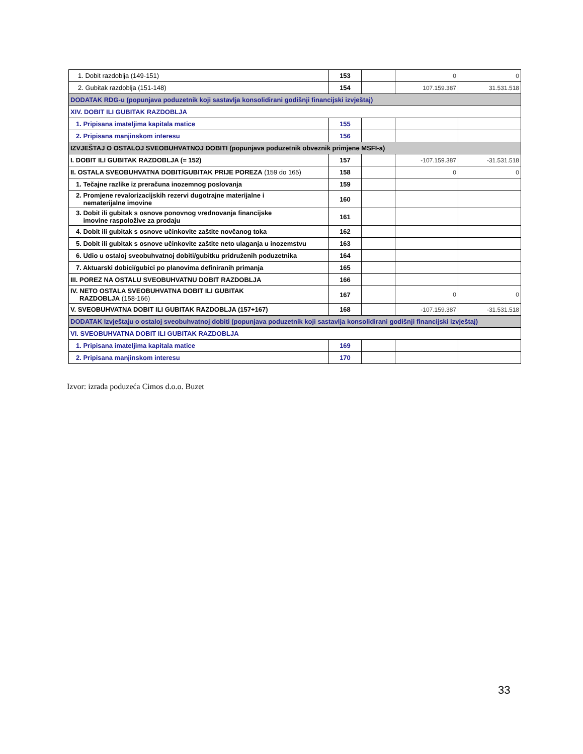| 1. Dobit razdoblja (149-151) | 153 | | 0 | 0 |
| 2. Gubitak razdoblja (151-148) | 154 | | 107.159.387 | 31.531.518 |
| DODATAK RDG-u (popunjava poduzetnik koji sastavlja konsolidirani godišnji financijski izvještaj) | | | | |
| XIV. DOBIT ILI GUBITAK RAZDOBLJA | | | | |
| 1. Pripisana imateljima kapitala matice | 155 | | | |
| 2. Pripisana manjinskom interesu | 156 | | | |
| IZVJEŠTAJ O OSTALOJ SVEOBUHVATNOJ DOBITI (popunjava poduzetnik obveznik primjene MSFI-a) | | | | |
| I. DOBIT ILI GUBITAK RAZDOBLJA (= 152) | 157 | | -107.159.387 | -31.531.518 |
| II. OSTALA SVEOBUHVATNA DOBIT/GUBITAK PRIJE POREZA (159 do 165) | 158 | | 0 | 0 |
| 1. Tečajne razlike iz preračuna inozemnog poslovanja | 159 | | | |
| 2. Promjene revalorizacijskih rezervi dugotrajne materijalne i nematerijalne imovine | 160 | | | |
| 3. Dobit ili gubitak s osnove ponovnog vrednovanja financijske imovine raspoložive za prodaju | 161 | | | |
| 4. Dobit ili gubitak s osnove učinkovite zaštite novčanog toka | 162 | | | |
| 5. Dobit ili gubitak s osnove učinkovite zaštite neto ulaganja u inozemstvu | 163 | | | |
| 6. Udio u ostaloj sveobuhvatnoj dobiti/gubitku pridruženih poduzetnika | 164 | | | |
| 7. Aktuarski dobici/gubici po planovima definiranih primanja | 165 | | | |
| III. POREZ NA OSTALU SVEOBUHVATNU DOBIT RAZDOBLJA | 166 | | | |
| IV. NETO OSTALA SVEOBUHVATNA DOBIT ILI GUBITAK RAZDOBLJA (158-166) | 167 | | 0 | 0 |
| V. SVEOBUHVATNA DOBIT ILI GUBITAK RAZDOBLJA (157+167) | 168 | | -107.159.387 | -31.531.518 |
| DODATAK Izvještaju o ostaloj sveobuhvatnoj dobiti (popunjava poduzetnik koji sastavlja konsolidirani godišnji financijski izvještaj) | | | | |
| VI. SVEOBUHVATNA DOBIT ILI GUBITAK RAZDOBLJA | | | | |
| 1. Pripisana imateljima kapitala matice | 169 | | | |
| 2. Pripisana manjinskom interesu | 170 | | | |
Izvor: izrada poduzeća Cimos d.o.o. Buzet
33